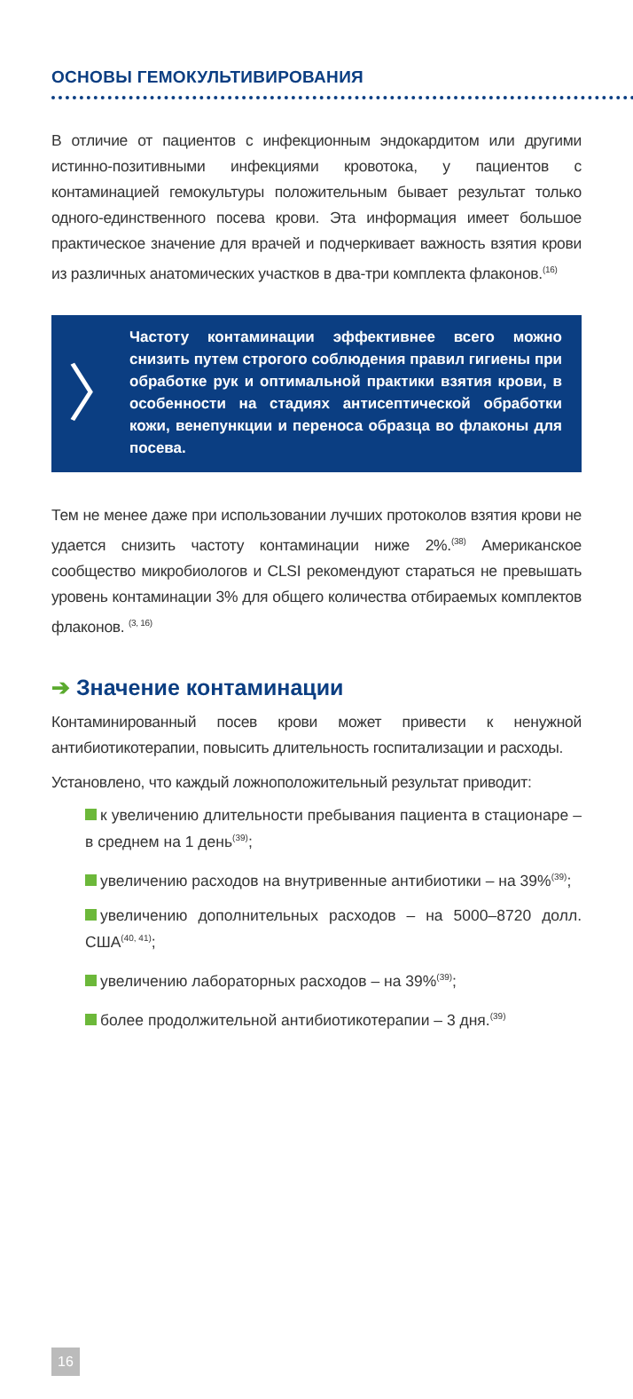ОСНОВЫ ГЕМОКУЛЬТИВИРОВАНИЯ
В отличие от пациентов с инфекционным эндокардитом или другими истинно-позитивными инфекциями кровотока, у пациентов с контаминацией гемокультуры положительным бывает результат только одного-единственного посева крови. Эта информация имеет большое практическое значение для врачей и подчеркивает важность взятия крови из различных анатомических участков в два-три комплекта флаконов.<sup>(16)</sup>
〉
Частоту контаминации эффективнее всего можно снизить путем строгого соблюдения правил гигиены при обработке рук и оптимальной практики взятия крови, в особенности на стадиях антисептической обработки кожи, венепункции и переноса образца во флаконы для посева.
Тем не менее даже при использовании лучших протоколов взятия крови не удается снизить частоту контаминации ниже 2%.<sup>(38)</sup> Американское сообщество микробиологов и CLSI рекомендуют стараться не превышать уровень контаминации 3% для общего количества отбираемых комплектов флаконов. <sup>(3, 16)</sup>
➔ Значение контаминации
Контаминированный посев крови может привести к ненужной антибиотикотерапии, повысить длительность госпитализации и расходы.
Установлено, что каждый ложноположительный результат приводит:
к увеличению длительности пребывания пациента в стационаре – в среднем на 1 день<sup>(39)</sup>;
увеличению расходов на внутривенные антибиотики – на 39%<sup>(39)</sup>;
увеличению дополнительных расходов – на 5000–8720 долл. США<sup>(40, 41)</sup>;
увеличению лабораторных расходов – на 39%<sup>(39)</sup>;
более продолжительной антибиотикотерапии – 3 дня.<sup>(39)</sup>
16